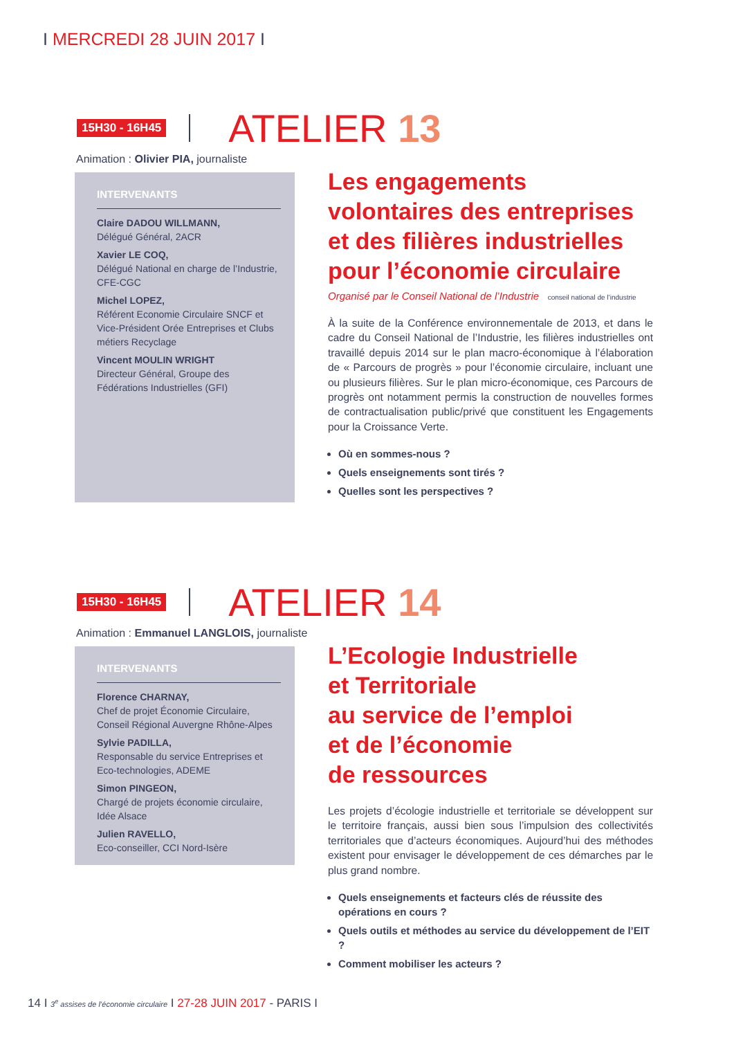I MERCREDI 28 JUIN 2017 I
15H30 - 16H45
ATELIER 13
Animation : Olivier PIA, journaliste
INTERVENANTS
Claire DADOU WILLMANN,
Délégué Général, 2ACR
Xavier LE COQ,
Délégué National en charge de l’Industrie, CFE-CGC
Michel LOPEZ,
Référent Economie Circulaire SNCF et Vice-Président Orée Entreprises et Clubs métiers Recyclage
Vincent MOULIN WRIGHT
Directeur Général, Groupe des Fédérations Industrielles (GFI)
Les engagements volontaires des entreprises et des filières industrielles pour l’économie circulaire
Organisé par le Conseil National de l’Industrie conseil national de l’industrie
À la suite de la Conférence environnementale de 2013, et dans le cadre du Conseil National de l’Industrie, les filières industrielles ont travaillé depuis 2014 sur le plan macro-économique à l’élaboration de « Parcours de progrès » pour l’économie circulaire, incluant une ou plusieurs filières. Sur le plan micro-économique, ces Parcours de progrès ont notamment permis la construction de nouvelles formes de contractualisation public/privé que constituent les Engagements pour la Croissance Verte.
Où en sommes-nous ?
Quels enseignements sont tirés ?
Quelles sont les perspectives ?
15H30 - 16H45
ATELIER 14
Animation : Emmanuel LANGLOIS, journaliste
INTERVENANTS
Florence CHARNAY,
Chef de projet Économie Circulaire, Conseil Régional Auvergne Rhône-Alpes
Sylvie PADILLA,
Responsable du service Entreprises et Eco-technologies, ADEME
Simon PINGEON,
Chargé de projets économie circulaire, Idée Alsace
Julien RAVELLO,
Eco-conseiller, CCI Nord-Isère
L’Ecologie Industrielle
et Territoriale
au service de l’emploi
et de l’économie
de ressources
Les projets d’écologie industrielle et territoriale se développent sur le territoire français, aussi bien sous l’impulsion des collectivités territoriales que d’acteurs économiques. Aujourd’hui des méthodes existent pour envisager le développement de ces démarches par le plus grand nombre.
Quels enseignements et facteurs clés de réussite des opérations en cours ?
Quels outils et méthodes au service du développement de l’EIT ?
Comment mobiliser les acteurs ?
14 I 3<sup>e</sup> assises de l’économie circulaire I 27-28 JUIN 2017 - PARIS I